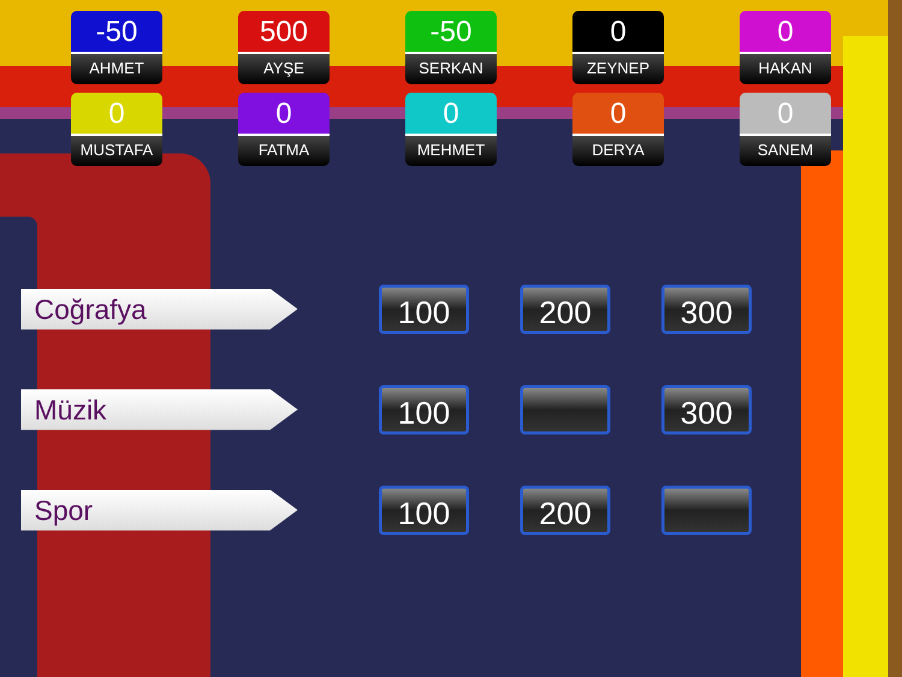-50
AHMET
500
AYŞE
-50
SERKAN
0
ZEYNEP
0
HAKAN
0
MUSTAFA
0
FATMA
0
MEHMET
0
DERYA
0
SANEM
Coğrafya
100 200 300
Müzik
100 300
Spor
100 200